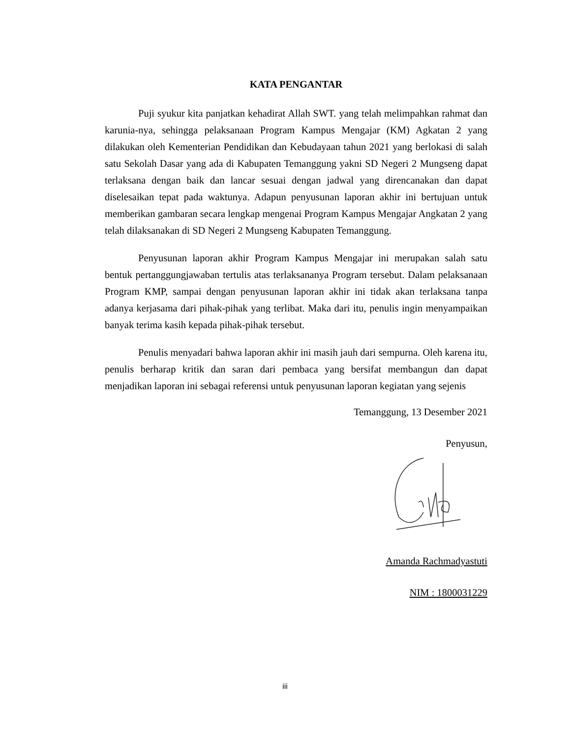KATA PENGANTAR
Puji syukur kita panjatkan kehadirat Allah SWT. yang telah melimpahkan rahmat dan karunia-nya, sehingga pelaksanaan Program Kampus Mengajar (KM) Agkatan 2 yang dilakukan oleh Kementerian Pendidikan dan Kebudayaan tahun 2021 yang berlokasi di salah satu Sekolah Dasar yang ada di Kabupaten Temanggung yakni SD Negeri 2 Mungseng dapat terlaksana dengan baik dan lancar sesuai dengan jadwal yang direncanakan dan dapat diselesaikan tepat pada waktunya. Adapun penyusunan laporan akhir ini bertujuan untuk memberikan gambaran secara lengkap mengenai Program Kampus Mengajar Angkatan 2 yang telah dilaksanakan di SD Negeri 2 Mungseng Kabupaten Temanggung.
Penyusunan laporan akhir Program Kampus Mengajar ini merupakan salah satu bentuk pertanggungjawaban tertulis atas terlaksananya Program tersebut. Dalam pelaksanaan Program KMP, sampai dengan penyusunan laporan akhir ini tidak akan terlaksana tanpa adanya kerjasama dari pihak-pihak yang terlibat. Maka dari itu, penulis ingin menyampaikan banyak terima kasih kepada pihak-pihak tersebut.
Penulis menyadari bahwa laporan akhir ini masih jauh dari sempurna. Oleh karena itu, penulis berharap kritik dan saran dari pembaca yang bersifat membangun dan dapat menjadikan laporan ini sebagai referensi untuk penyusunan laporan kegiatan yang sejenis
Temanggung, 13 Desember 2021
Penyusun,
Amanda Rachmadyastuti
NIM : 1800031229
iii